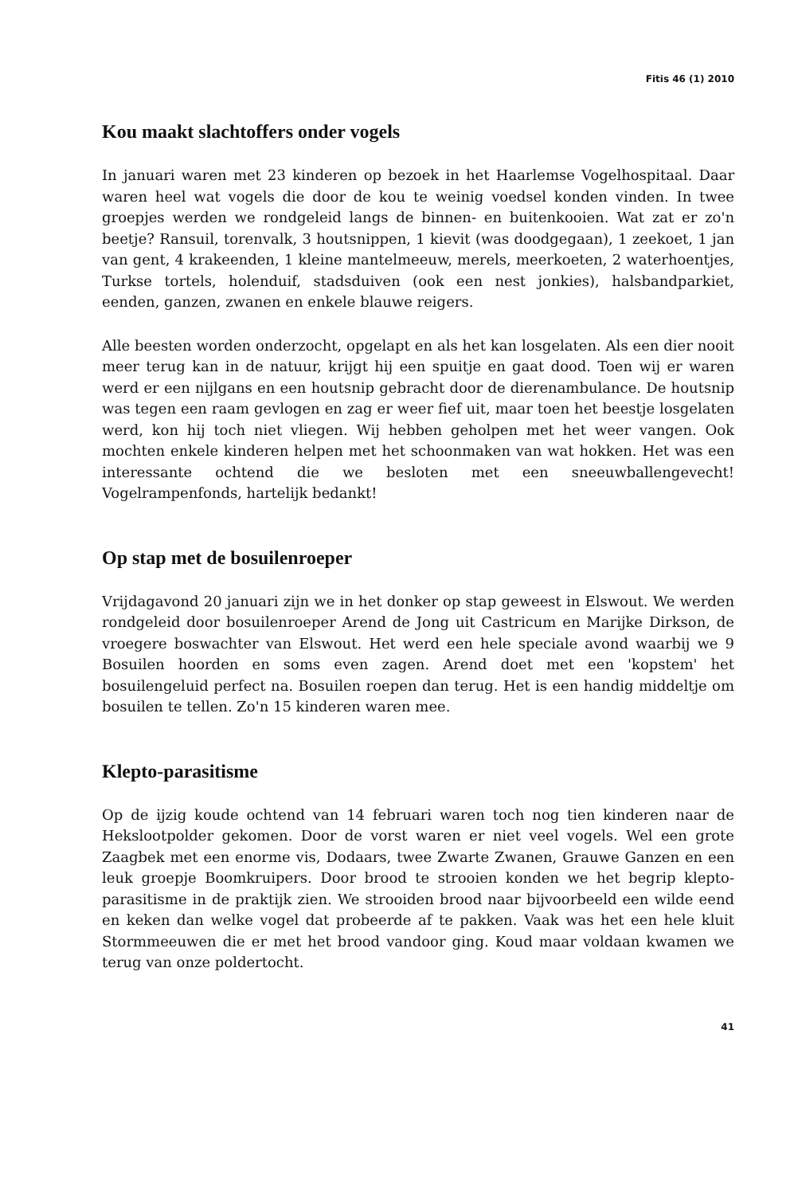Fitis 46 (1) 2010
Kou maakt slachtoffers onder vogels
In januari waren met 23 kinderen op bezoek in het Haarlemse Vogelhospitaal. Daar waren heel wat vogels die door de kou te weinig voedsel konden vinden. In twee groepjes werden we rondgeleid langs de binnen- en buitenkooien. Wat zat er zo'n beetje? Ransuil, torenvalk, 3 houtsnippen, 1 kievit (was doodgegaan), 1 zeekoet, 1 jan van gent, 4 krakeenden, 1 kleine mantelmeeuw, merels, meerkoeten, 2 waterhoentjes, Turkse tortels, holenduif, stadsduiven (ook een nest jonkies), halsbandparkiet, eenden, ganzen, zwanen en enkele blauwe reigers.
Alle beesten worden onderzocht, opgelapt en als het kan losgelaten. Als een dier nooit meer terug kan in de natuur, krijgt hij een spuitje en gaat dood. Toen wij er waren werd er een nijlgans en een houtsnip gebracht door de dierenambulance. De houtsnip was tegen een raam gevlogen en zag er weer fief uit, maar toen het beestje losgelaten werd, kon hij toch niet vliegen. Wij hebben geholpen met het weer vangen. Ook mochten enkele kinderen helpen met het schoonmaken van wat hokken. Het was een interessante ochtend die we besloten met een sneeuwballengevecht! Vogelrampenfonds, hartelijk bedankt!
Op stap met de bosuilenroeper
Vrijdagavond 20 januari zijn we in het donker op stap geweest in Elswout. We werden rondgeleid door bosuilenroeper Arend de Jong uit Castricum en Marijke Dirkson, de vroegere boswachter van Elswout. Het werd een hele speciale avond waarbij we 9 Bosuilen hoorden en soms even zagen. Arend doet met een 'kopstem' het bosuilengeluid perfect na. Bosuilen roepen dan terug. Het is een handig middeltje om bosuilen te tellen. Zo'n 15 kinderen waren mee.
Klepto-parasitisme
Op de ijzig koude ochtend van 14 februari waren toch nog tien kinderen naar de Hekslootpolder gekomen. Door de vorst waren er niet veel vogels. Wel een grote Zaagbek met een enorme vis, Dodaars, twee Zwarte Zwanen, Grauwe Ganzen en een leuk groepje Boomkruipers. Door brood te strooien konden we het begrip klepto-parasitisme in de praktijk zien. We strooiden brood naar bijvoorbeeld een wilde eend en keken dan welke vogel dat probeerde af te pakken. Vaak was het een hele kluit Stormmeeuwen die er met het brood vandoor ging. Koud maar voldaan kwamen we terug van onze poldertocht.
41